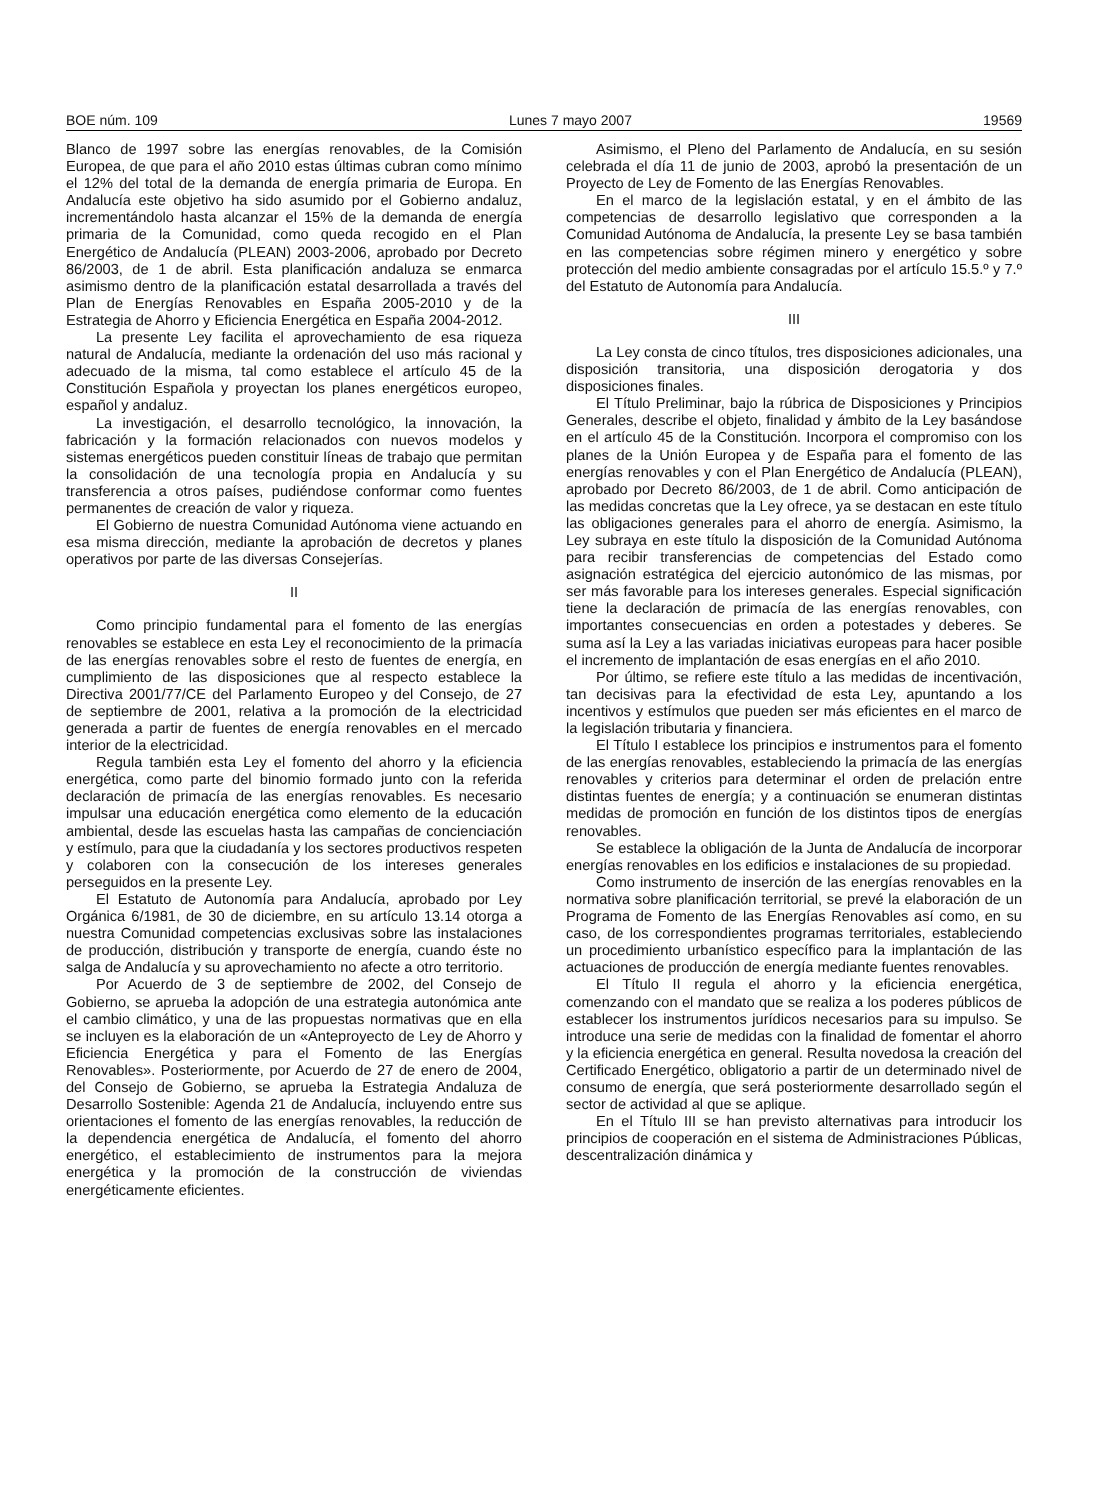BOE núm. 109 Lunes 7 mayo 2007 19569
Blanco de 1997 sobre las energías renovables, de la Comisión Europea, de que para el año 2010 estas últimas cubran como mínimo el 12% del total de la demanda de energía primaria de Europa. En Andalucía este objetivo ha sido asumido por el Gobierno andaluz, incrementándolo hasta alcanzar el 15% de la demanda de energía primaria de la Comunidad, como queda recogido en el Plan Energético de Andalucía (PLEAN) 2003-2006, aprobado por Decreto 86/2003, de 1 de abril. Esta planificación andaluza se enmarca asimismo dentro de la planificación estatal desarrollada a través del Plan de Energías Renovables en España 2005-2010 y de la Estrategia de Ahorro y Eficiencia Energética en España 2004-2012.
La presente Ley facilita el aprovechamiento de esa riqueza natural de Andalucía, mediante la ordenación del uso más racional y adecuado de la misma, tal como establece el artículo 45 de la Constitución Española y proyectan los planes energéticos europeo, español y andaluz.
La investigación, el desarrollo tecnológico, la innovación, la fabricación y la formación relacionados con nuevos modelos y sistemas energéticos pueden constituir líneas de trabajo que permitan la consolidación de una tecnología propia en Andalucía y su transferencia a otros países, pudiéndose conformar como fuentes permanentes de creación de valor y riqueza.
El Gobierno de nuestra Comunidad Autónoma viene actuando en esa misma dirección, mediante la aprobación de decretos y planes operativos por parte de las diversas Consejerías.
II
Como principio fundamental para el fomento de las energías renovables se establece en esta Ley el reconocimiento de la primacía de las energías renovables sobre el resto de fuentes de energía, en cumplimiento de las disposiciones que al respecto establece la Directiva 2001/77/CE del Parlamento Europeo y del Consejo, de 27 de septiembre de 2001, relativa a la promoción de la electricidad generada a partir de fuentes de energía renovables en el mercado interior de la electricidad.
Regula también esta Ley el fomento del ahorro y la eficiencia energética, como parte del binomio formado junto con la referida declaración de primacía de las energías renovables. Es necesario impulsar una educación energética como elemento de la educación ambiental, desde las escuelas hasta las campañas de concienciación y estímulo, para que la ciudadanía y los sectores productivos respeten y colaboren con la consecución de los intereses generales perseguidos en la presente Ley.
El Estatuto de Autonomía para Andalucía, aprobado por Ley Orgánica 6/1981, de 30 de diciembre, en su artículo 13.14 otorga a nuestra Comunidad competencias exclusivas sobre las instalaciones de producción, distribución y transporte de energía, cuando éste no salga de Andalucía y su aprovechamiento no afecte a otro territorio.
Por Acuerdo de 3 de septiembre de 2002, del Consejo de Gobierno, se aprueba la adopción de una estrategia autonómica ante el cambio climático, y una de las propuestas normativas que en ella se incluyen es la elaboración de un «Anteproyecto de Ley de Ahorro y Eficiencia Energética y para el Fomento de las Energías Renovables». Posteriormente, por Acuerdo de 27 de enero de 2004, del Consejo de Gobierno, se aprueba la Estrategia Andaluza de Desarrollo Sostenible: Agenda 21 de Andalucía, incluyendo entre sus orientaciones el fomento de las energías renovables, la reducción de la dependencia energética de Andalucía, el fomento del ahorro energético, el establecimiento de instrumentos para la mejora energética y la promoción de la construcción de viviendas energéticamente eficientes.
Asimismo, el Pleno del Parlamento de Andalucía, en su sesión celebrada el día 11 de junio de 2003, aprobó la presentación de un Proyecto de Ley de Fomento de las Energías Renovables.
En el marco de la legislación estatal, y en el ámbito de las competencias de desarrollo legislativo que corresponden a la Comunidad Autónoma de Andalucía, la presente Ley se basa también en las competencias sobre régimen minero y energético y sobre protección del medio ambiente consagradas por el artículo 15.5.º y 7.º del Estatuto de Autonomía para Andalucía.
III
La Ley consta de cinco títulos, tres disposiciones adicionales, una disposición transitoria, una disposición derogatoria y dos disposiciones finales.
El Título Preliminar, bajo la rúbrica de Disposiciones y Principios Generales, describe el objeto, finalidad y ámbito de la Ley basándose en el artículo 45 de la Constitución. Incorpora el compromiso con los planes de la Unión Europea y de España para el fomento de las energías renovables y con el Plan Energético de Andalucía (PLEAN), aprobado por Decreto 86/2003, de 1 de abril. Como anticipación de las medidas concretas que la Ley ofrece, ya se destacan en este título las obligaciones generales para el ahorro de energía. Asimismo, la Ley subraya en este título la disposición de la Comunidad Autónoma para recibir transferencias de competencias del Estado como asignación estratégica del ejercicio autonómico de las mismas, por ser más favorable para los intereses generales. Especial significación tiene la declaración de primacía de las energías renovables, con importantes consecuencias en orden a potestades y deberes. Se suma así la Ley a las variadas iniciativas europeas para hacer posible el incremento de implantación de esas energías en el año 2010.
Por último, se refiere este título a las medidas de incentivación, tan decisivas para la efectividad de esta Ley, apuntando a los incentivos y estímulos que pueden ser más eficientes en el marco de la legislación tributaria y financiera.
El Título I establece los principios e instrumentos para el fomento de las energías renovables, estableciendo la primacía de las energías renovables y criterios para determinar el orden de prelación entre distintas fuentes de energía; y a continuación se enumeran distintas medidas de promoción en función de los distintos tipos de energías renovables.
Se establece la obligación de la Junta de Andalucía de incorporar energías renovables en los edificios e instalaciones de su propiedad.
Como instrumento de inserción de las energías renovables en la normativa sobre planificación territorial, se prevé la elaboración de un Programa de Fomento de las Energías Renovables así como, en su caso, de los correspondientes programas territoriales, estableciendo un procedimiento urbanístico específico para la implantación de las actuaciones de producción de energía mediante fuentes renovables.
El Título II regula el ahorro y la eficiencia energética, comenzando con el mandato que se realiza a los poderes públicos de establecer los instrumentos jurídicos necesarios para su impulso. Se introduce una serie de medidas con la finalidad de fomentar el ahorro y la eficiencia energética en general. Resulta novedosa la creación del Certificado Energético, obligatorio a partir de un determinado nivel de consumo de energía, que será posteriormente desarrollado según el sector de actividad al que se aplique.
En el Título III se han previsto alternativas para introducir los principios de cooperación en el sistema de Administraciones Públicas, descentralización dinámica y